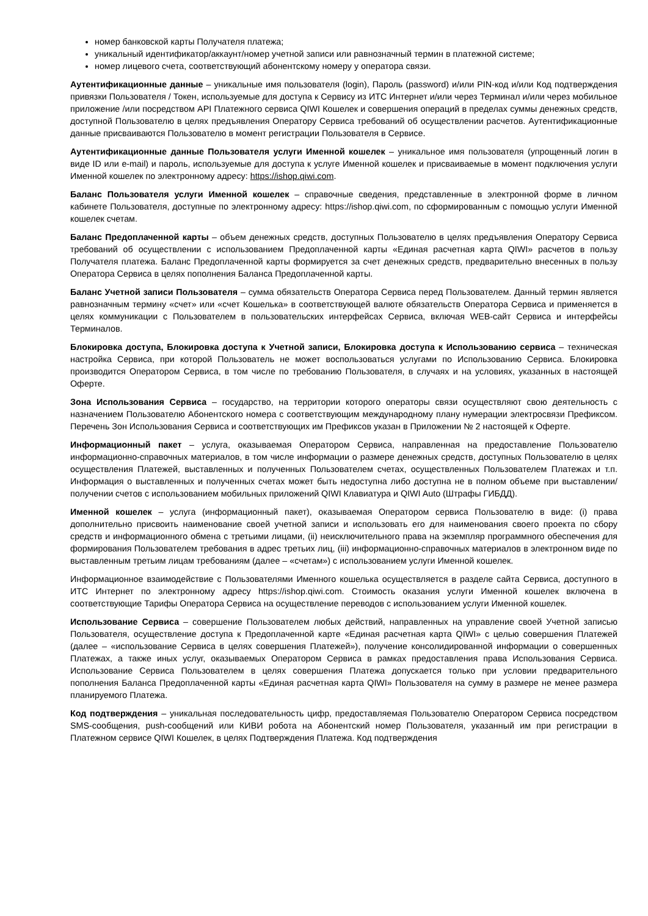номер банковской карты Получателя платежа;
уникальный идентификатор/аккаунт/номер учетной записи или равнозначный термин в платежной системе;
номер лицевого счета, соответствующий абонентскому номеру у оператора связи.
Аутентификационные данные – уникальные имя пользователя (login), Пароль (password) и/или PIN-код и/или Код подтверждения привязки Пользователя / Токен, используемые для доступа к Сервису из ИТС Интернет и/или через Терминал и/или через мобильное приложение /или посредством API Платежного сервиса QIWI Кошелек и совершения операций в пределах суммы денежных средств, доступной Пользователю в целях предъявления Оператору Сервиса требований об осуществлении расчетов. Аутентификационные данные присваиваются Пользователю в момент регистрации Пользователя в Сервисе.
Аутентификационные данные Пользователя услуги Именной кошелек – уникальное имя пользователя (упрощенный логин в виде ID или e-mail) и пароль, используемые для доступа к услуге Именной кошелек и присваиваемые в момент подключения услуги Именной кошелек по электронному адресу: https://ishop.qiwi.com.
Баланс Пользователя услуги Именной кошелек – справочные сведения, представленные в электронной форме в личном кабинете Пользователя, доступные по электронному адресу: https://ishop.qiwi.com, по сформированным с помощью услуги Именной кошелек счетам.
Баланс Предоплаченной карты – объем денежных средств, доступных Пользователю в целях предъявления Оператору Сервиса требований об осуществлении с использованием Предоплаченной карты «Единая расчетная карта QIWI» расчетов в пользу Получателя платежа. Баланс Предоплаченной карты формируется за счет денежных средств, предварительно внесенных в пользу Оператора Сервиса в целях пополнения Баланса Предоплаченной карты.
Баланс Учетной записи Пользователя – сумма обязательств Оператора Сервиса перед Пользователем. Данный термин является равнозначным термину «счет» или «счет Кошелька» в соответствующей валюте обязательств Оператора Сервиса и применяется в целях коммуникации с Пользователем в пользовательских интерфейсах Сервиса, включая WEB-сайт Сервиса и интерфейсы Терминалов.
Блокировка доступа, Блокировка доступа к Учетной записи, Блокировка доступа к Использованию сервиса – техническая настройка Сервиса, при которой Пользователь не может воспользоваться услугами по Использованию Сервиса. Блокировка производится Оператором Сервиса, в том числе по требованию Пользователя, в случаях и на условиях, указанных в настоящей Оферте.
Зона Использования Сервиса – государство, на территории которого операторы связи осуществляют свою деятельность с назначением Пользователю Абонентского номера с соответствующим международному плану нумерации электросвязи Префиксом. Перечень Зон Использования Сервиса и соответствующих им Префиксов указан в Приложении № 2 настоящей к Оферте.
Информационный пакет – услуга, оказываемая Оператором Сервиса, направленная на предоставление Пользователю информационно-справочных материалов, в том числе информации о размере денежных средств, доступных Пользователю в целях осуществления Платежей, выставленных и полученных Пользователем счетах, осуществленных Пользователем Платежах и т.п. Информация о выставленных и полученных счетах может быть недоступна либо доступна не в полном объеме при выставлении/получении счетов с использованием мобильных приложений QIWI Клавиатура и QIWI Auto (Штрафы ГИБДД).
Именной кошелек – услуга (информационный пакет), оказываемая Оператором сервиса Пользователю в виде: (i) права дополнительно присвоить наименование своей учетной записи и использовать его для наименования своего проекта по сбору средств и информационного обмена с третьими лицами, (ii) неисключительного права на экземпляр программного обеспечения для формирования Пользователем требования в адрес третьих лиц, (iii) информационно-справочных материалов в электронном виде по выставленным третьим лицам требованиям (далее – «счетам») с использованием услуги Именной кошелек.
Информационное взаимодействие с Пользователями Именного кошелька осуществляется в разделе сайта Сервиса, доступного в ИТС Интернет по электронному адресу https://ishop.qiwi.com. Стоимость оказания услуги Именной кошелек включена в соответствующие Тарифы Оператора Сервиса на осуществление переводов с использованием услуги Именной кошелек.
Использование Сервиса – совершение Пользователем любых действий, направленных на управление своей Учетной записью Пользователя, осуществление доступа к Предоплаченной карте «Единая расчетная карта QIWI» с целью совершения Платежей (далее – «использование Сервиса в целях совершения Платежей»), получение консолидированной информации о совершенных Платежах, а также иных услуг, оказываемых Оператором Сервиса в рамках предоставления права Использования Сервиса. Использование Сервиса Пользователем в целях совершения Платежа допускается только при условии предварительного пополнения Баланса Предоплаченной карты «Единая расчетная карта QIWI» Пользователя на сумму в размере не менее размера планируемого Платежа.
Код подтверждения – уникальная последовательность цифр, предоставляемая Пользователю Оператором Сервиса посредством SMS-сообщения, push-сообщений или КИВИ робота на Абонентский номер Пользователя, указанный им при регистрации в Платежном сервисе QIWI Кошелек, в целях Подтверждения Платежа. Код подтверждения